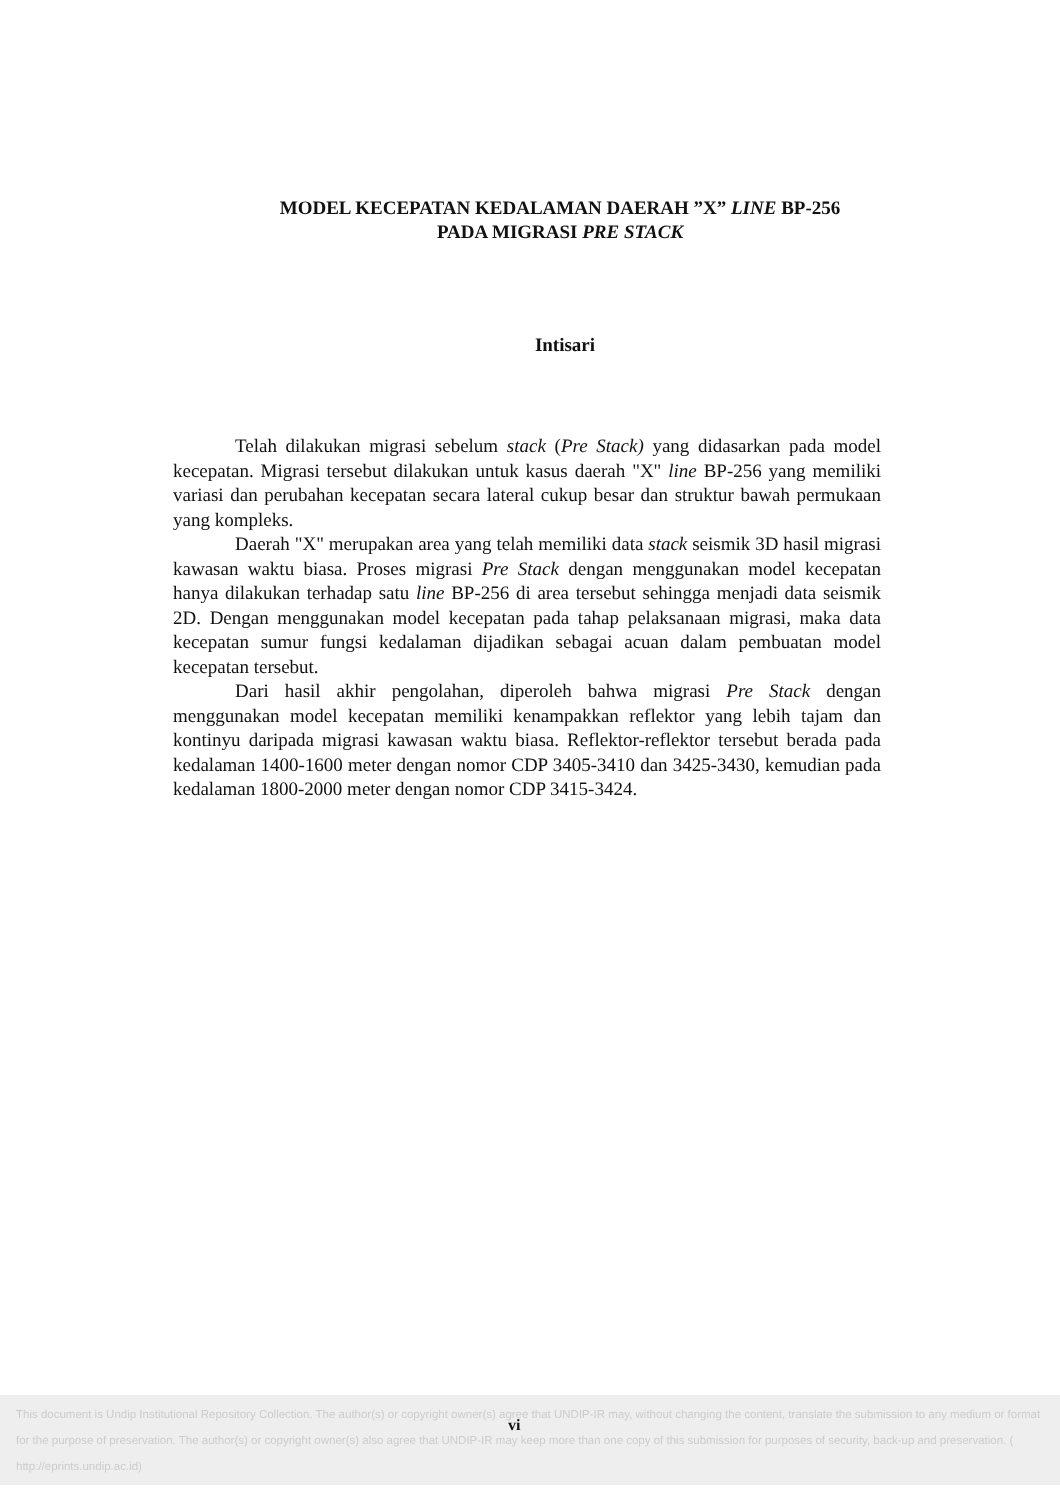MODEL KECEPATAN KEDALAMAN DAERAH ”X” LINE BP-256
PADA MIGRASI PRE STACK
Intisari
Telah dilakukan migrasi sebelum stack (Pre Stack) yang didasarkan pada model kecepatan. Migrasi tersebut dilakukan untuk kasus daerah "X" line BP-256 yang memiliki variasi dan perubahan kecepatan secara lateral cukup besar dan struktur bawah permukaan yang kompleks.
Daerah "X" merupakan area yang telah memiliki data stack seismik 3D hasil migrasi kawasan waktu biasa. Proses migrasi Pre Stack dengan menggunakan model kecepatan hanya dilakukan terhadap satu line BP-256 di area tersebut sehingga menjadi data seismik 2D. Dengan menggunakan model kecepatan pada tahap pelaksanaan migrasi, maka data kecepatan sumur fungsi kedalaman dijadikan sebagai acuan dalam pembuatan model kecepatan tersebut.
Dari hasil akhir pengolahan, diperoleh bahwa migrasi Pre Stack dengan menggunakan model kecepatan memiliki kenampakkan reflektor yang lebih tajam dan kontinyu daripada migrasi kawasan waktu biasa. Reflektor-reflektor tersebut berada pada kedalaman 1400-1600 meter dengan nomor CDP 3405-3410 dan 3425-3430, kemudian pada kedalaman 1800-2000 meter dengan nomor CDP 3415-3424.
This document is Undip Institutional Repository Collection. The author(s) or copyright owner(s) agree that UNDIP-IR may, without changing the content, translate the submission to any medium or format for the purpose of preservation. The author(s) or copyright owner(s) also agree that UNDIP-IR may keep more than one copy of this submission for purposes of security, back-up and preservation. ( http://eprints.undip.ac.id)
vi